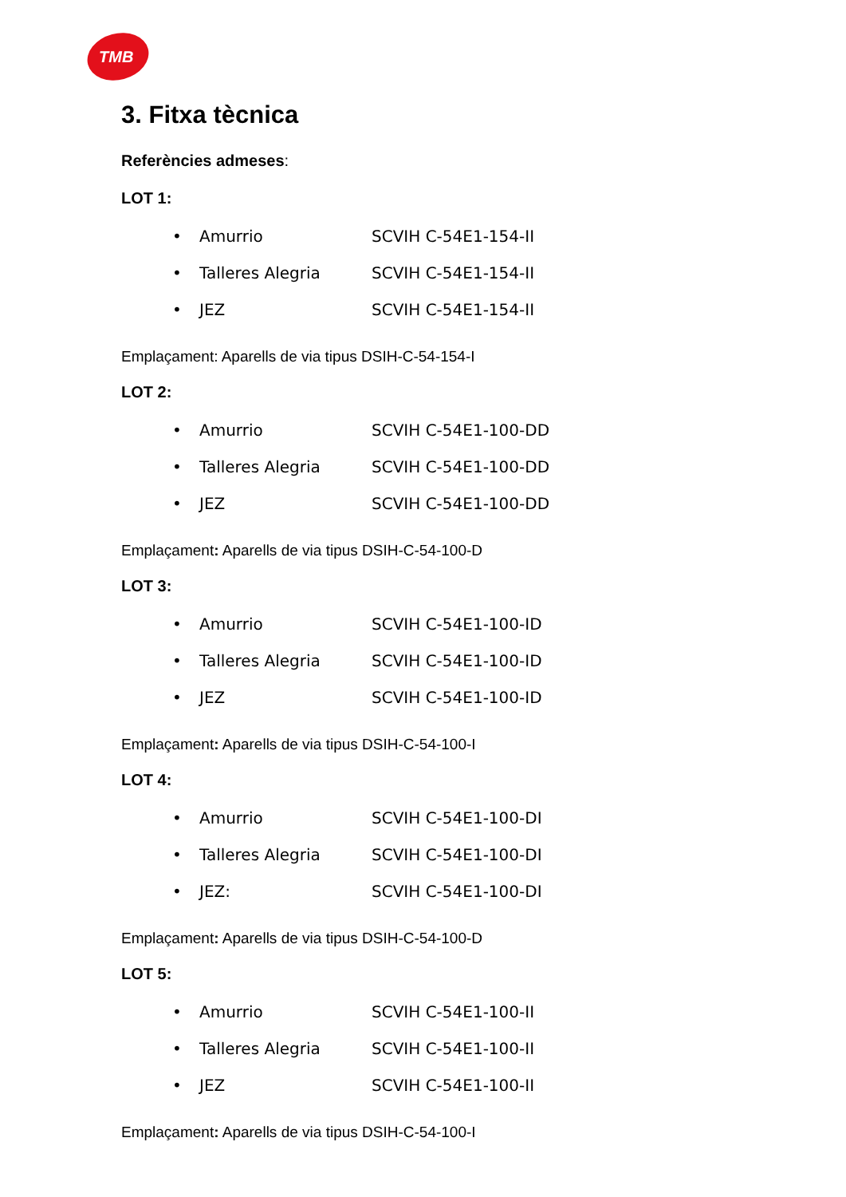TMB
3. Fitxa tècnica
Referències admeses:
LOT 1:
• Amurrio SCVIH C-54E1-154-II
• Talleres Alegria SCVIH C-54E1-154-II
• JEZ SCVIH C-54E1-154-II
Emplaçament: Aparells de via tipus DSIH-C-54-154-I
LOT 2:
• Amurrio SCVIH C-54E1-100-DD
• Talleres Alegria SCVIH C-54E1-100-DD
• JEZ SCVIH C-54E1-100-DD
Emplaçament: Aparells de via tipus DSIH-C-54-100-D
LOT 3:
• Amurrio SCVIH C-54E1-100-ID
• Talleres Alegria SCVIH C-54E1-100-ID
• JEZ SCVIH C-54E1-100-ID
Emplaçament: Aparells de via tipus DSIH-C-54-100-I
LOT 4:
• Amurrio SCVIH C-54E1-100-DI
• Talleres Alegria SCVIH C-54E1-100-DI
• JEZ: SCVIH C-54E1-100-DI
Emplaçament: Aparells de via tipus DSIH-C-54-100-D
LOT 5:
• Amurrio SCVIH C-54E1-100-II
• Talleres Alegria SCVIH C-54E1-100-II
• JEZ SCVIH C-54E1-100-II
Emplaçament: Aparells de via tipus DSIH-C-54-100-I